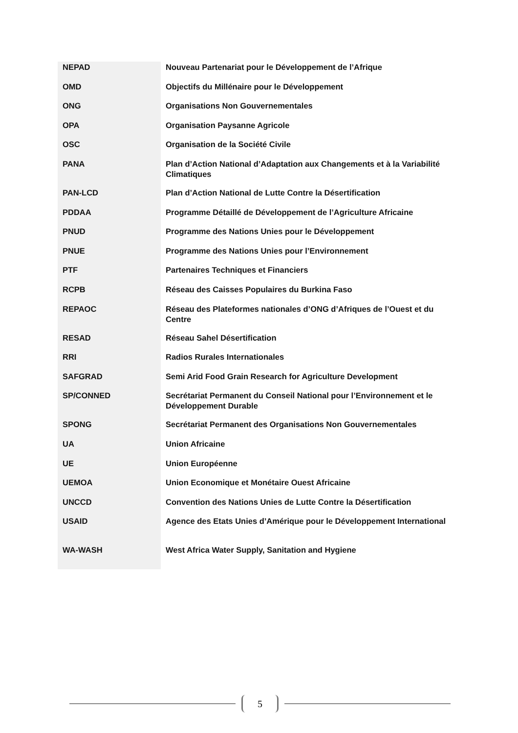| NEPAD | Nouveau Partenariat pour le Développement de l’Afrique |
| OMD | Objectifs du Millénaire pour le Développement |
| ONG | Organisations Non Gouvernementales |
| OPA | Organisation Paysanne Agricole |
| OSC | Organisation de la Société Civile |
| PANA | Plan d’Action National d’Adaptation aux Changements et à la Variabilité Climatiques |
| PAN-LCD | Plan d’Action National de Lutte Contre la Désertification |
| PDDAA | Programme Détaillé de Développement de l’Agriculture Africaine |
| PNUD | Programme des Nations Unies pour le Développement |
| PNUE | Programme des Nations Unies pour l’Environnement |
| PTF | Partenaires Techniques et Financiers |
| RCPB | Réseau des Caisses Populaires du Burkina Faso |
| REPAOC | Réseau des Plateformes nationales d’ONG d’Afriques de l’Ouest et du Centre |
| RESAD | Réseau Sahel Désertification |
| RRI | Radios Rurales Internationales |
| SAFGRAD | Semi Arid Food Grain Research for Agriculture Development |
| SP/CONNED | Secrétariat Permanent du Conseil National pour l’Environnement et le Développement Durable |
| SPONG | Secrétariat Permanent des Organisations Non Gouvernementales |
| UA | Union Africaine |
| UE | Union Européenne |
| UEMOA | Union Economique et Monétaire Ouest Africaine |
| UNCCD | Convention des Nations Unies de Lutte Contre la Désertification |
| USAID | Agence des Etats Unies d’Amérique pour le Développement International |
| WA-WASH | West Africa Water Supply, Sanitation and Hygiene |
5